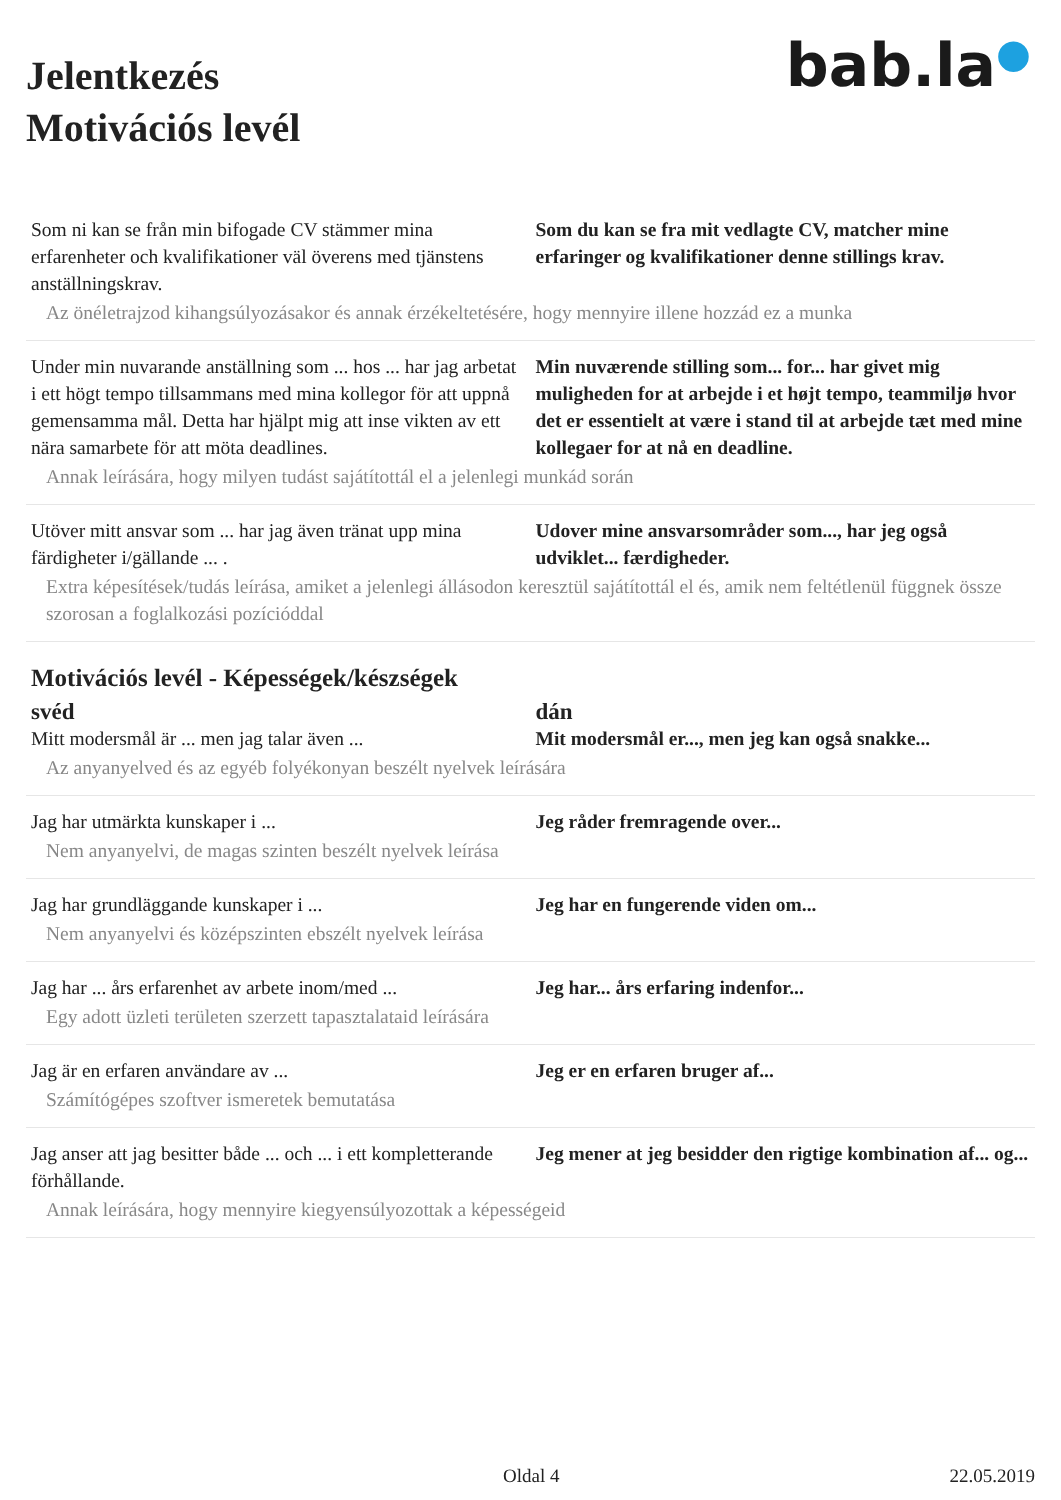bab.la●
Jelentkezés
Motivációs levél
| Som ni kan se från min bifogade CV stämmer mina erfarenheter och kvalifikationer väl överens med tjänstens anställningskrav. | Som du kan se fra mit vedlagte CV, matcher mine erfaringer og kvalifikationer denne stillings krav. |
| Az önéletrajzod kihangsúlyozásakor és annak érzékeltetésére, hogy mennyire illene hozzád ez a munka | |
| Under min nuvarande anställning som ... hos ... har jag arbetat i ett högt tempo tillsammans med mina kollegor för att uppnå gemensamma mål. Detta har hjälpt mig att inse vikten av ett nära samarbete för att möta deadlines. | Min nuværende stilling som... for... har givet mig muligheden for at arbejde i et højt tempo, teammiljø hvor det er essentielt at være i stand til at arbejde tæt med mine kollegaer for at nå en deadline. |
| Annak leírására, hogy milyen tudást sajátítottál el a jelenlegi munkád során | |
| Utöver mitt ansvar som ... har jag även tränat upp mina färdigheter i/gällande ... . | Udover mine ansvarsområder som..., har jeg også udviklet... færdigheder. |
| Extra képesítések/tudás leírása, amiket a jelenlegi állásodon keresztül sajátítottál el és, amik nem feltétlenül függnek össze szorosan a foglalkozási pozícióddal | |
Motivációs levél - Képességek/készségek
| svéd | dán |
| --- | --- |
| Mitt modersmål är ... men jag talar även ... | Mit modersmål er..., men jeg kan også snakke... |
| Az anyanyelved és az egyéb folyékonyan beszélt nyelvek leírására | |
| Jag har utmärkta kunskaper i ... | Jeg råder fremragende over... |
| Nem anyanyelvi, de magas szinten beszélt nyelvek leírása | |
| Jag har grundläggande kunskaper i ... | Jeg har en fungerende viden om... |
| Nem anyanyelvi és középszinten ebszélt nyelvek leírása | |
| Jag har ... års erfarenhet av arbete inom/med ... | Jeg har... års erfaring indenfor... |
| Egy adott üzleti területen szerzett tapasztalataid leírására | |
| Jag är en erfaren användare av ... | Jeg er en erfaren bruger af... |
| Számítógépes szoftver ismeretek bemutatása | |
| Jag anser att jag besitter både ... och ... i ett kompletterande förhållande. | Jeg mener at jeg besidder den rigtige kombination af... og... |
| Annak leírására, hogy mennyire kiegyensúlyozottak a képességeid | |
Oldal 4 22.05.2019